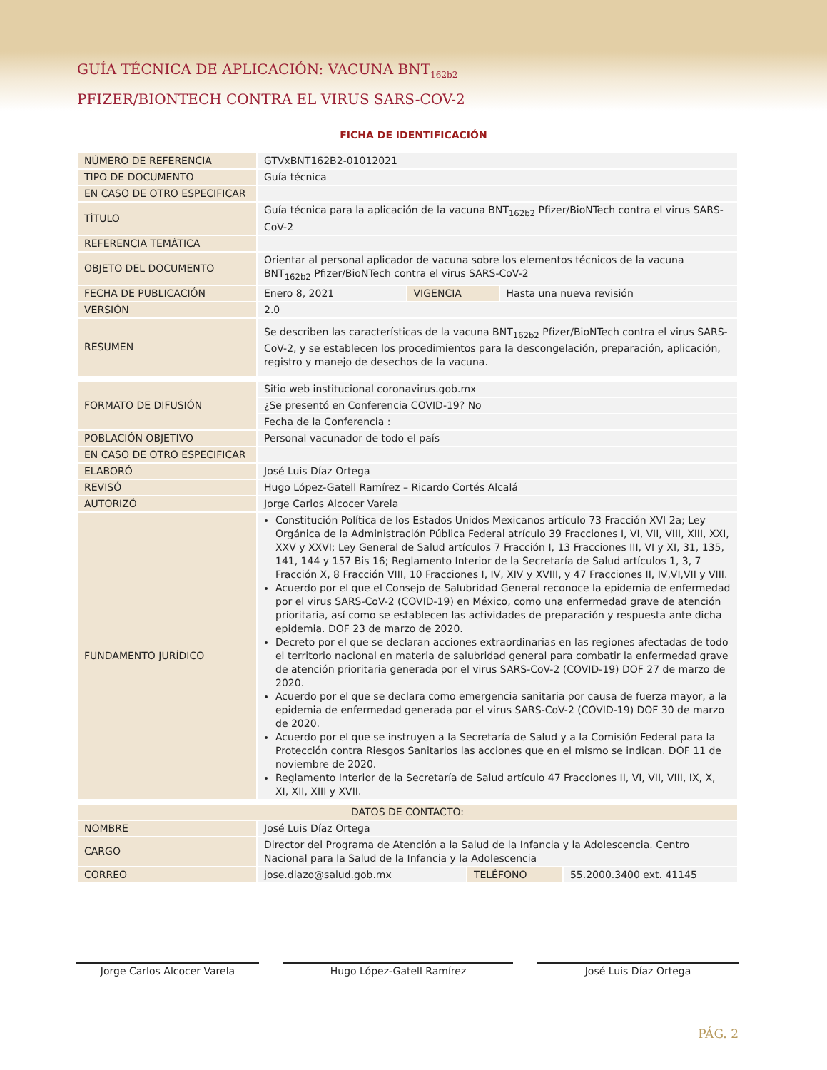GUÍA TÉCNICA DE APLICACIÓN: VACUNA BNT<sub>162b2</sub>
PFIZER/BIONTECH CONTRA EL VIRUS SARS-COV-2
FICHA DE IDENTIFICACIÓN
| NÚMERO DE REFERENCIA | GTVxBNT162B2-01012021 | | |
| TIPO DE DOCUMENTO | Guía técnica | | |
| EN CASO DE OTRO ESPECIFICAR | | | |
| TÍTULO | Guía técnica para la aplicación de la vacuna BNT<sub>162b2</sub> Pfizer/BioNTech contra el virus SARS-CoV-2 | | |
| REFERENCIA TEMÁTICA | | | |
| OBJETO DEL DOCUMENTO | Orientar al personal aplicador de vacuna sobre los elementos técnicos de la vacuna BNT<sub>162b2</sub> Pfizer/BioNTech contra el virus SARS-CoV-2 | | |
| FECHA DE PUBLICACIÓN | Enero 8, 2021 | VIGENCIA | Hasta una nueva revisión |
| VERSIÓN | 2.0 | | |
| RESUMEN | Se describen las características de la vacuna BNT<sub>162b2</sub> Pfizer/BioNTech contra el virus SARS-CoV-2, y se establecen los procedimientos para la descongelación, preparación, aplicación, registro y manejo de desechos de la vacuna. | | |
| FORMATO DE DIFUSIÓN | Sitio web institucional coronavirus.gob.mx |
| | ¿Se presentó en Conferencia COVID-19? No |
| | Fecha de la Conferencia : |
| POBLACIÓN OBJETIVO | Personal vacunador de todo el país |
| EN CASO DE OTRO ESPECIFICAR | |
| ELABORÓ | José Luis Díaz Ortega |
| REVISÓ | Hugo López-Gatell Ramírez – Ricardo Cortés Alcalá |
| AUTORIZÓ | Jorge Carlos Alcocer Varela |
| FUNDAMENTO JURÍDICO | Constitución Política de los Estados Unidos Mexicanos artículo 73 Fracción XVI 2a; Ley Orgánica de la Administración Pública Federal atrículo 39 Fracciones I, VI, VII, VIII, XIII, XXI, XXV y XXVI; Ley General de Salud artículos 7 Fracción I, 13 Fracciones III, VI y XI, 31, 135, 141, 144 y 157 Bis 16; Reglamento Interior de la Secretaría de Salud artículos 1, 3, 7 Fracción X, 8 Fracción VIII, 10 Fracciones I, IV, XIV y XVIII, y 47 Fracciones II, IV,VI,VII y VIII. Acuerdo por el que el Consejo de Salubridad General reconoce la epidemia de enfermedad por el virus SARS-CoV-2 (COVID-19) en México, como una enfermedad grave de atención prioritaria, así como se establecen las actividades de preparación y respuesta ante dicha epidemia. DOF 23 de marzo de 2020. Decreto por el que se declaran acciones extraordinarias en las regiones afectadas de todo el territorio nacional en materia de salubridad general para combatir la enfermedad grave de atención prioritaria generada por el virus SARS-CoV-2 (COVID-19) DOF 27 de marzo de 2020. Acuerdo por el que se declara como emergencia sanitaria por causa de fuerza mayor, a la epidemia de enfermedad generada por el virus SARS-CoV-2 (COVID-19) DOF 30 de marzo de 2020. Acuerdo por el que se instruyen a la Secretaría de Salud y a la Comisión Federal para la Protección contra Riesgos Sanitarios las acciones que en el mismo se indican. DOF 11 de noviembre de 2020. Reglamento Interior de la Secretaría de Salud artículo 47 Fracciones II, VI, VII, VIII, IX, X, XI, XII, XIII y XVII. |
| DATOS DE CONTACTO: | | | |
| NOMBRE | José Luis Díaz Ortega | | |
| CARGO | Director del Programa de Atención a la Salud de la Infancia y la Adolescencia. Centro Nacional para la Salud de la Infancia y la Adolescencia | | |
| CORREO | jose.diazo@salud.gob.mx | TELÉFONO | 55.2000.3400 ext. 41145 |
Jorge Carlos Alcocer Varela Hugo López-Gatell Ramírez José Luis Díaz Ortega
PÁG. 2